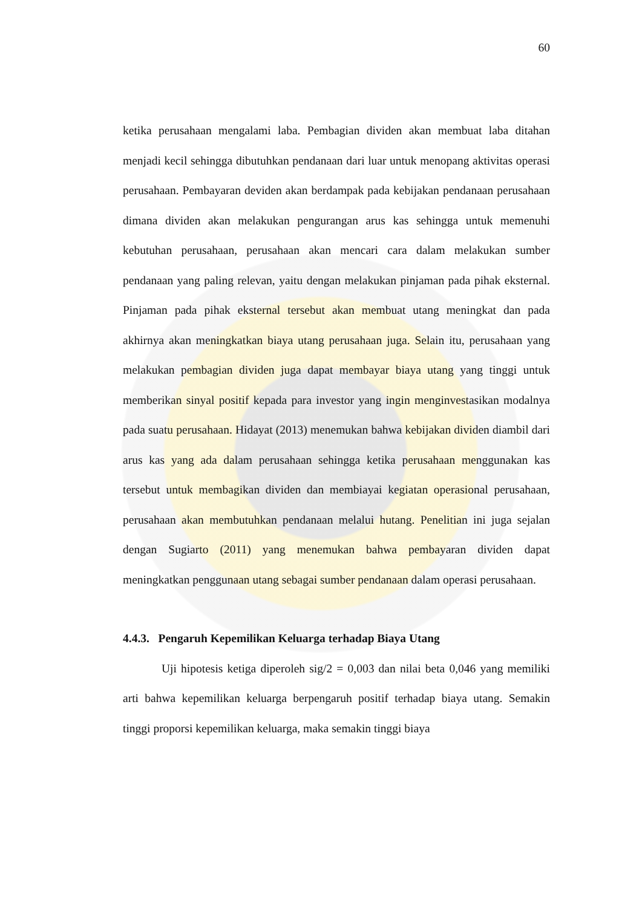60
ketika perusahaan mengalami laba. Pembagian dividen akan membuat laba ditahan menjadi kecil sehingga dibutuhkan pendanaan dari luar untuk menopang aktivitas operasi perusahaan. Pembayaran deviden akan berdampak pada kebijakan pendanaan perusahaan dimana dividen akan melakukan pengurangan arus kas sehingga untuk memenuhi kebutuhan perusahaan, perusahaan akan mencari cara dalam melakukan sumber pendanaan yang paling relevan, yaitu dengan melakukan pinjaman pada pihak eksternal. Pinjaman pada pihak eksternal tersebut akan membuat utang meningkat dan pada akhirnya akan meningkatkan biaya utang perusahaan juga. Selain itu, perusahaan yang melakukan pembagian dividen juga dapat membayar biaya utang yang tinggi untuk memberikan sinyal positif kepada para investor yang ingin menginvestasikan modalnya pada suatu perusahaan. Hidayat (2013) menemukan bahwa kebijakan dividen diambil dari arus kas yang ada dalam perusahaan sehingga ketika perusahaan menggunakan kas tersebut untuk membagikan dividen dan membiayai kegiatan operasional perusahaan, perusahaan akan membutuhkan pendanaan melalui hutang. Penelitian ini juga sejalan dengan Sugiarto (2011) yang menemukan bahwa pembayaran dividen dapat meningkatkan penggunaan utang sebagai sumber pendanaan dalam operasi perusahaan.
4.4.3. Pengaruh Kepemilikan Keluarga terhadap Biaya Utang
Uji hipotesis ketiga diperoleh sig/2 = 0,003 dan nilai beta 0,046 yang memiliki arti bahwa kepemilikan keluarga berpengaruh positif terhadap biaya utang. Semakin tinggi proporsi kepemilikan keluarga, maka semakin tinggi biaya